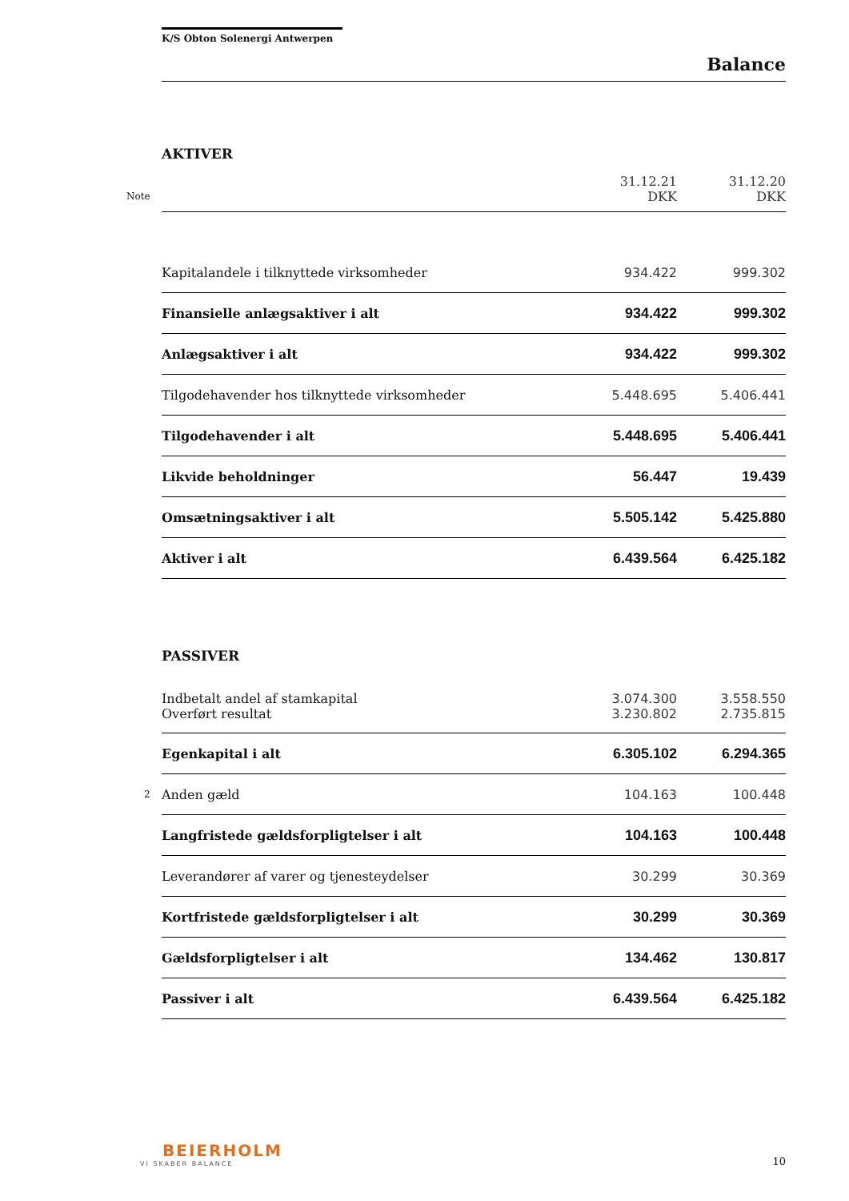K/S Obton Solenergi Antwerpen
Balance
AKTIVER
| Note | 31.12.21 DKK | 31.12.20 DKK |
| Kapitalandele i tilknyttede virksomheder | 934.422 | 999.302 |
| Finansielle anlægsaktiver i alt | 934.422 | 999.302 |
| Anlægsaktiver i alt | 934.422 | 999.302 |
| Tilgodehavender hos tilknyttede virksomheder | 5.448.695 | 5.406.441 |
| Tilgodehavender i alt | 5.448.695 | 5.406.441 |
| Likvide beholdninger | 56.447 | 19.439 |
| Omsætningsaktiver i alt | 5.505.142 | 5.425.880 |
| Aktiver i alt | 6.439.564 | 6.425.182 |
PASSIVER
| Indbetalt andel af stamkapital Overført resultat | 3.074.300 3.230.802 | 3.558.550 2.735.815 |
| Egenkapital i alt | 6.305.102 | 6.294.365 |
| 2 Anden gæld | 104.163 | 100.448 |
| Langfristede gældsforpligtelser i alt | 104.163 | 100.448 |
| Leverandører af varer og tjenesteydelser | 30.299 | 30.369 |
| Kortfristede gældsforpligtelser i alt | 30.299 | 30.369 |
| Gældsforpligtelser i alt | 134.462 | 130.817 |
| Passiver i alt | 6.439.564 | 6.425.182 |
BEIERHOLM
VI SKABER BALANCE
10